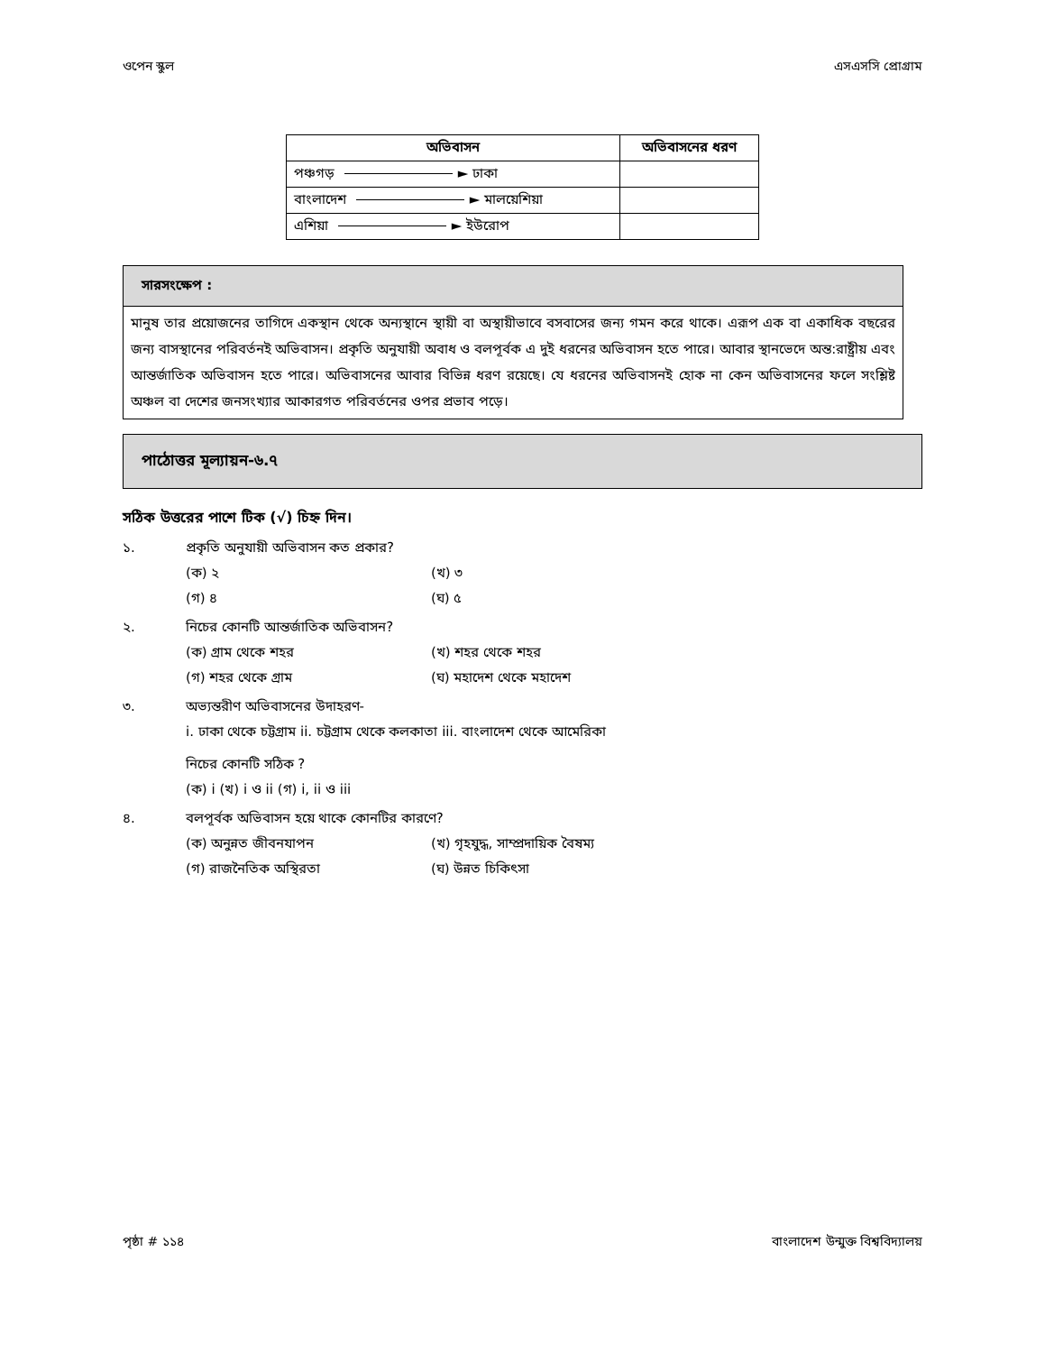ওপেন স্কুল এসএসসি প্রোগ্রাম
| অভিবাসন | অভিবাসনের ধরণ |
| --- | --- |
| পঞ্চগড় ► ঢাকা | |
| বাংলাদেশ ► মালয়েশিয়া | |
| এশিয়া ► ইউরোপ | |
সারসংক্ষেপ :
মানুষ তার প্রয়োজনের তাগিদে একস্থান থেকে অন্যস্থানে স্থায়ী বা অস্থায়ীভাবে বসবাসের জন্য গমন করে থাকে। এরূপ এক বা একাধিক বছরের জন্য বাসস্থানের পরিবর্তনই অভিবাসন। প্রকৃতি অনুযায়ী অবাধ ও বলপূর্বক এ দুই ধরনের অভিবাসন হতে পারে। আবার স্থানভেদে অন্ত:রাষ্ট্রীয় এবং আন্তর্জাতিক অভিবাসন হতে পারে। অভিবাসনের আবার বিভিন্ন ধরণ রয়েছে। যে ধরনের অভিবাসনই হোক না কেন অভিবাসনের ফলে সংশ্লিষ্ট অঞ্চল বা দেশের জনসংখ্যার আকারগত পরিবর্তনের ওপর প্রভাব পড়ে।
পাঠোত্তর মূল্যায়ন-৬.৭
সঠিক উত্তরের পাশে টিক (√) চিহ্ন দিন।
১. প্রকৃতি অনুযায়ী অভিবাসন কত প্রকার?
(ক) ২ (খ) ৩
(গ) ৪ (ঘ) ৫
২. নিচের কোনটি আন্তর্জাতিক অভিবাসন?
(ক) গ্রাম থেকে শহর (খ) শহর থেকে শহর
(গ) শহর থেকে গ্রাম (ঘ) মহাদেশ থেকে মহাদেশ
৩. অভ্যন্তরীণ অভিবাসনের উদাহরণ-
i. ঢাকা থেকে চট্টগ্রাম ii. চট্টগ্রাম থেকে কলকাতা iii. বাংলাদেশ থেকে আমেরিকা
নিচের কোনটি সঠিক ?
(ক) i (খ) i ও ii (গ) i, ii ও iii
৪. বলপূর্বক অভিবাসন হয়ে থাকে কোনটির কারণে?
(ক) অনুন্নত জীবনযাপন (খ) গৃহযুদ্ধ, সাম্প্রদায়িক বৈষম্য
(গ) রাজনৈতিক অস্থিরতা (ঘ) উন্নত চিকিৎসা
পৃষ্ঠা # ১১৪ বাংলাদেশ উন্মুক্ত বিশ্ববিদ্যালয়